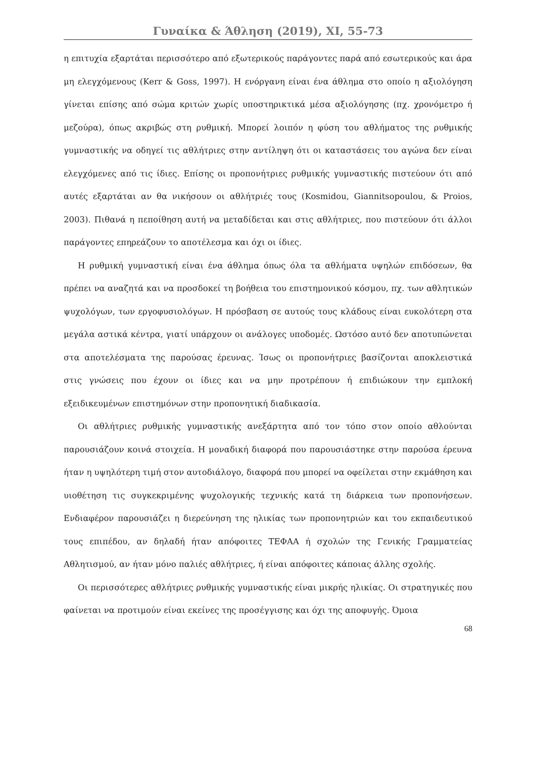Γυναίκα & Άθληση (2019), XI, 55-73
η επιτυχία εξαρτάται περισσότερο από εξωτερικούς παράγοντες παρά από εσωτερικούς και άρα μη ελεγχόμενους (Kerr & Goss, 1997). Η ενόργανη είναι ένα άθλημα στο οποίο η αξιολόγηση γίνεται επίσης από σώμα κριτών χωρίς υποστηρικτικά μέσα αξιολόγησης (πχ. χρονόμετρο ή μεζούρα), όπως ακριβώς στη ρυθμική. Μπορεί λοιπόν η φύση του αθλήματος της ρυθμικής γυμναστικής να οδηγεί τις αθλήτριες στην αντίληψη ότι οι καταστάσεις του αγώνα δεν είναι ελεγχόμενες από τις ίδιες. Επίσης οι προπονήτριες ρυθμικής γυμναστικής πιστεύουν ότι από αυτές εξαρτάται αν θα νικήσουν οι αθλήτριές τους (Kosmidou, Giannitsopoulou, & Proios, 2003). Πιθανά η πεποίθηση αυτή να μεταδίδεται και στις αθλήτριες, που πιστεύουν ότι άλλοι παράγοντες επηρεάζουν το αποτέλεσμα και όχι οι ίδιες.
Η ρυθμική γυμναστική είναι ένα άθλημα όπως όλα τα αθλήματα υψηλών επιδόσεων, θα πρέπει να αναζητά και να προσδοκεί τη βοήθεια του επιστημονικού κόσμου, πχ. των αθλητικών ψυχολόγων, των εργοφυσιολόγων. Η πρόσβαση σε αυτούς τους κλάδους είναι ευκολότερη στα μεγάλα αστικά κέντρα, γιατί υπάρχουν οι ανάλογες υποδομές. Ωστόσο αυτό δεν αποτυπώνεται στα αποτελέσματα της παρούσας έρευνας. Ίσως οι προπονήτριες βασίζονται αποκλειστικά στις γνώσεις που έχουν οι ίδιες και να μην προτρέπουν ή επιδιώκουν την εμπλοκή εξειδικευμένων επιστημόνων στην προπονητική διαδικασία.
Οι αθλήτριες ρυθμικής γυμναστικής ανεξάρτητα από τον τόπο στον οποίο αθλούνται παρουσιάζουν κοινά στοιχεία. Η μοναδική διαφορά που παρουσιάστηκε στην παρούσα έρευνα ήταν η υψηλότερη τιμή στον αυτοδιάλογο, διαφορά που μπορεί να οφείλεται στην εκμάθηση και υιοθέτηση τις συγκεκριμένης ψυχολογικής τεχνικής κατά τη διάρκεια των προπονήσεων. Ενδιαφέρον παρουσιάζει η διερεύνηση της ηλικίας των προπονητριών και του εκπαιδευτικού τους επιπέδου, αν δηλαδή ήταν απόφοιτες ΤΕΦΑΑ ή σχολών της Γενικής Γραμματείας Αθλητισμού, αν ήταν μόνο παλιές αθλήτριες, ή είναι απόφοιτες κάποιας άλλης σχολής.
Οι περισσότερες αθλήτριες ρυθμικής γυμναστικής είναι μικρής ηλικίας. Οι στρατηγικές που φαίνεται να προτιμούν είναι εκείνες της προσέγγισης και όχι της αποφυγής. Όμοια
68